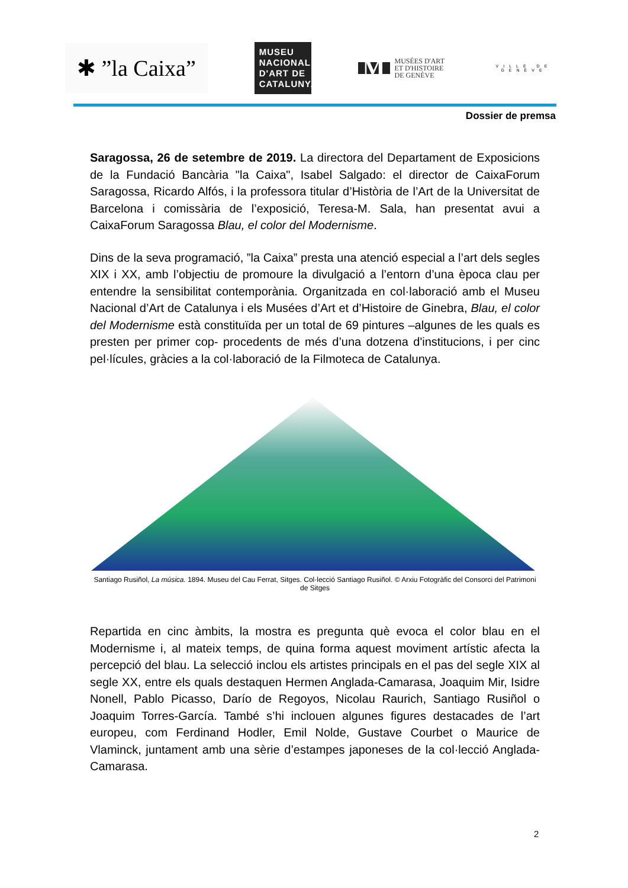✱ ”la Caixa”
MUSEU NACIONAL D'ART DE CATALUNYA
M MUSÉES D'ART
ET D'HISTOIRE
DE GENÈVE
VILLE DE GENÈVE
Dossier de premsa
Saragossa, 26 de setembre de 2019. La directora del Departament de Exposicions de la Fundació Bancària "la Caixa", Isabel Salgado: el director de CaixaForum Saragossa, Ricardo Alfós, i la professora titular d’Història de l’Art de la Universitat de Barcelona i comissària de l’exposició, Teresa-M. Sala, han presentat avui a CaixaForum Saragossa Blau, el color del Modernisme.
Dins de la seva programació, ”la Caixa” presta una atenció especial a l’art dels segles XIX i XX, amb l’objectiu de promoure la divulgació a l’entorn d’una època clau per entendre la sensibilitat contemporània. Organitzada en col·laboració amb el Museu Nacional d’Art de Catalunya i els Musées d’Art et d’Histoire de Ginebra, Blau, el color del Modernisme està constituïda per un total de 69 pintures –algunes de les quals es presten per primer cop- procedents de més d’una dotzena d'institucions, i per cinc pel·lícules, gràcies a la col·laboració de la Filmoteca de Catalunya.
Santiago Rusiñol, La música. 1894. Museu del Cau Ferrat, Sitges. Col·lecció Santiago Rusiñol. © Arxiu Fotogràfic del Consorci del Patrimoni de Sitges
Repartida en cinc àmbits, la mostra es pregunta què evoca el color blau en el Modernisme i, al mateix temps, de quina forma aquest moviment artístic afecta la percepció del blau. La selecció inclou els artistes principals en el pas del segle XIX al segle XX, entre els quals destaquen Hermen Anglada-Camarasa, Joaquim Mir, Isidre Nonell, Pablo Picasso, Darío de Regoyos, Nicolau Raurich, Santiago Rusiñol o Joaquim Torres-García. També s’hi inclouen algunes figures destacades de l’art europeu, com Ferdinand Hodler, Emil Nolde, Gustave Courbet o Maurice de Vlaminck, juntament amb una sèrie d’estampes japoneses de la col·lecció Anglada-Camarasa.
2